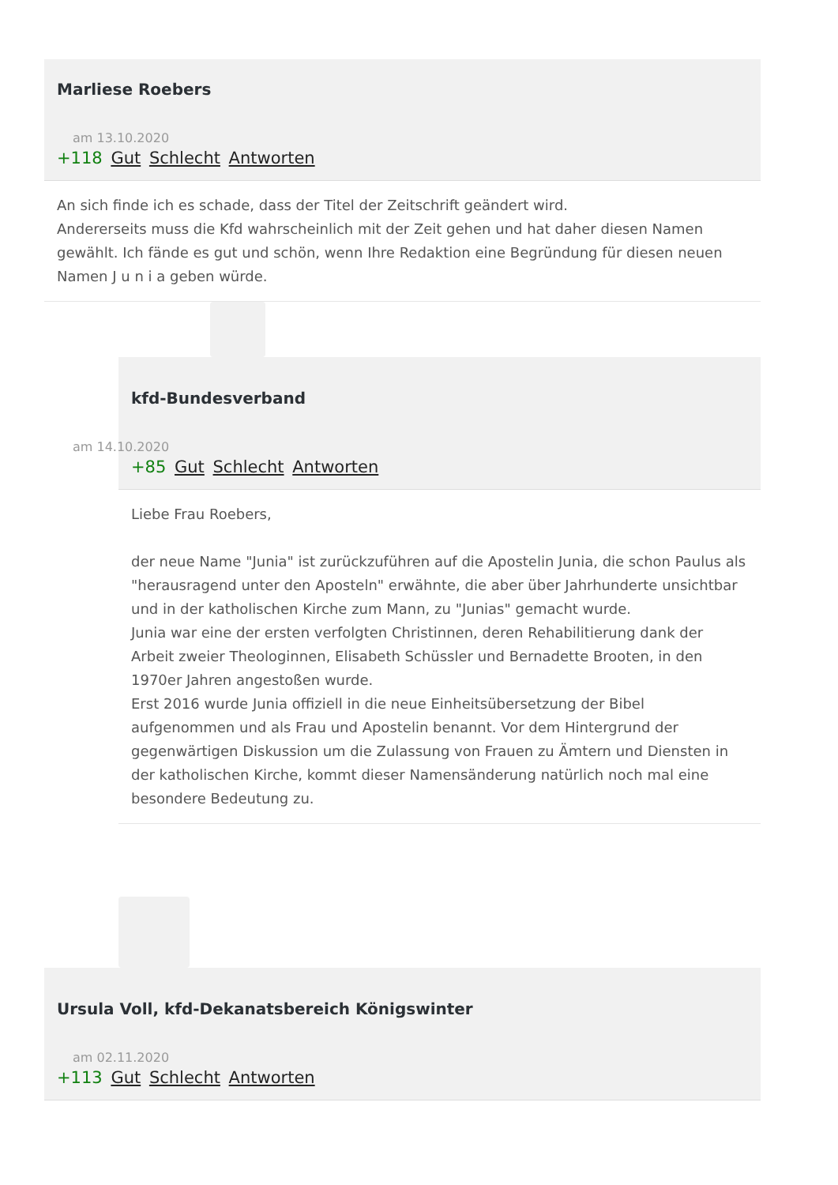Marliese Roebers
am 13.10.2020
+118 Gut Schlecht Antworten
An sich finde ich es schade, dass der Titel der Zeitschrift geändert wird.
Andererseits muss die Kfd wahrscheinlich mit der Zeit gehen und hat daher diesen Namen gewählt. Ich fände es gut und schön, wenn Ihre Redaktion eine Begründung für diesen neuen Namen J u n i a geben würde.
kfd-Bundesverband
am 14.10.2020
+85 Gut Schlecht Antworten
Liebe Frau Roebers,
der neue Name "Junia" ist zurückzuführen auf die Apostelin Junia, die schon Paulus als "herausragend unter den Aposteln" erwähnte, die aber über Jahrhunderte unsichtbar und in der katholischen Kirche zum Mann, zu "Junias" gemacht wurde.
Junia war eine der ersten verfolgten Christinnen, deren Rehabilitierung dank der Arbeit zweier Theologinnen, Elisabeth Schüssler und Bernadette Brooten, in den 1970er Jahren angestoßen wurde.
Erst 2016 wurde Junia offiziell in die neue Einheitsübersetzung der Bibel aufgenommen und als Frau und Apostelin benannt. Vor dem Hintergrund der gegenwärtigen Diskussion um die Zulassung von Frauen zu Ämtern und Diensten in der katholischen Kirche, kommt dieser Namensänderung natürlich noch mal eine besondere Bedeutung zu.
Ursula Voll, kfd-Dekanatsbereich Königswinter
am 02.11.2020
+113 Gut Schlecht Antworten